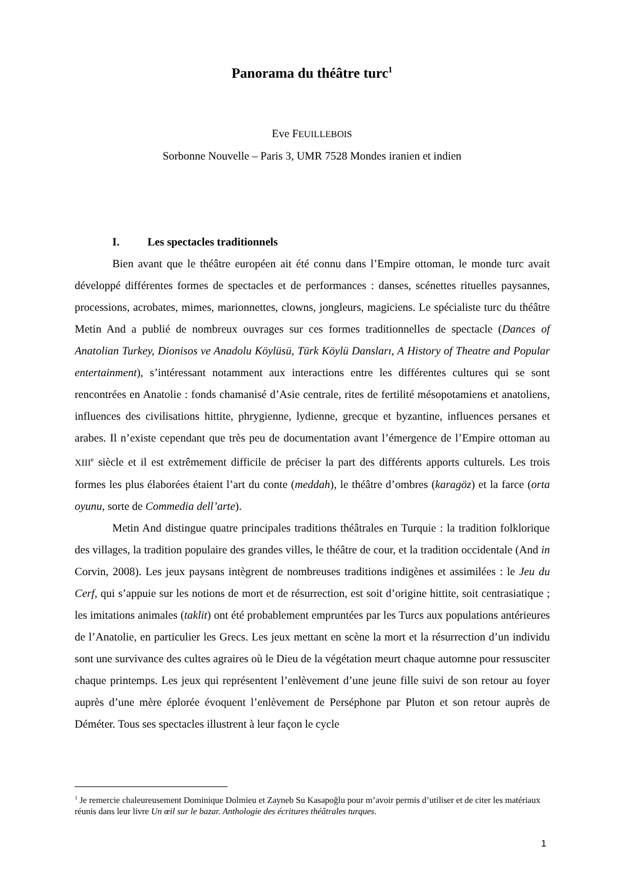Panorama du théâtre turc<sup>1</sup>
Eve FEUILLEBOIS
Sorbonne Nouvelle – Paris 3, UMR 7528 Mondes iranien et indien
I. Les spectacles traditionnels
Bien avant que le théâtre européen ait été connu dans l’Empire ottoman, le monde turc avait développé différentes formes de spectacles et de performances : danses, scénettes rituelles paysannes, processions, acrobates, mimes, marionnettes, clowns, jongleurs, magiciens. Le spécialiste turc du théâtre Metin And a publié de nombreux ouvrages sur ces formes traditionnelles de spectacle (Dances of Anatolian Turkey, Dionisos ve Anadolu Köylüsü, Türk Köylü Dansları, A History of Theatre and Popular entertainment), s’intéressant notamment aux interactions entre les différentes cultures qui se sont rencontrées en Anatolie : fonds chamanisé d’Asie centrale, rites de fertilité mésopotamiens et anatoliens, influences des civilisations hittite, phrygienne, lydienne, grecque et byzantine, influences persanes et arabes. Il n’existe cependant que très peu de documentation avant l’émergence de l’Empire ottoman au XIII<sup>e</sup> siècle et il est extrêmement difficile de préciser la part des différents apports culturels. Les trois formes les plus élaborées étaient l’art du conte (meddah), le théâtre d’ombres (karagöz) et la farce (orta oyunu, sorte de Commedia dell’arte).
Metin And distingue quatre principales traditions théâtrales en Turquie : la tradition folklorique des villages, la tradition populaire des grandes villes, le théâtre de cour, et la tradition occidentale (And in Corvin, 2008). Les jeux paysans intègrent de nombreuses traditions indigènes et assimilées : le Jeu du Cerf, qui s’appuie sur les notions de mort et de résurrection, est soit d’origine hittite, soit centrasiatique ; les imitations animales (taklit) ont été probablement empruntées par les Turcs aux populations antérieures de l’Anatolie, en particulier les Grecs. Les jeux mettant en scène la mort et la résurrection d’un individu sont une survivance des cultes agraires où le Dieu de la végétation meurt chaque automne pour ressusciter chaque printemps. Les jeux qui représentent l’enlèvement d’une jeune fille suivi de son retour au foyer auprès d’une mère éplorée évoquent l’enlèvement de Perséphone par Pluton et son retour auprès de Déméter. Tous ses spectacles illustrent à leur façon le cycle
<sup>1</sup> Je remercie chaleureusement Dominique Dolmieu et Zayneb Su Kasapoğlu pour m’avoir permis d’utiliser et de citer les matériaux réunis dans leur livre Un œil sur le bazar. Anthologie des écritures théâtrales turques.
1